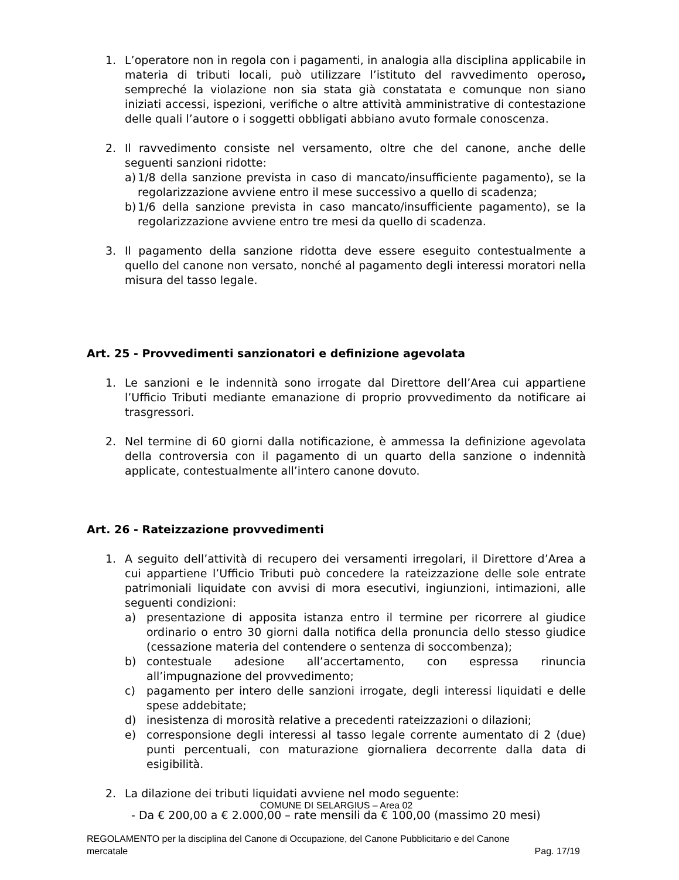1. L’operatore non in regola con i pagamenti, in analogia alla disciplina applicabile in materia di tributi locali, può utilizzare l’istituto del ravvedimento operoso, sempreché la violazione non sia stata già constatata e comunque non siano iniziati accessi, ispezioni, verifiche o altre attività amministrative di contestazione delle quali l’autore o i soggetti obbligati abbiano avuto formale conoscenza.
2. Il ravvedimento consiste nel versamento, oltre che del canone, anche delle seguenti sanzioni ridotte:
a) 1/8 della sanzione prevista in caso di mancato/insufficiente pagamento), se la regolarizzazione avviene entro il mese successivo a quello di scadenza;
b) 1/6 della sanzione prevista in caso mancato/insufficiente pagamento), se la regolarizzazione avviene entro tre mesi da quello di scadenza.
3. Il pagamento della sanzione ridotta deve essere eseguito contestualmente a quello del canone non versato, nonché al pagamento degli interessi moratori nella misura del tasso legale.
Art. 25 - Provvedimenti sanzionatori e definizione agevolata
1. Le sanzioni e le indennità sono irrogate dal Direttore dell’Area cui appartiene l’Ufficio Tributi mediante emanazione di proprio provvedimento da notificare ai trasgressori.
2. Nel termine di 60 giorni dalla notificazione, è ammessa la definizione agevolata della controversia con il pagamento di un quarto della sanzione o indennità applicate, contestualmente all’intero canone dovuto.
Art. 26 - Rateizzazione provvedimenti
1. A seguito dell’attività di recupero dei versamenti irregolari, il Direttore d’Area a cui appartiene l’Ufficio Tributi può concedere la rateizzazione delle sole entrate patrimoniali liquidate con avvisi di mora esecutivi, ingiunzioni, intimazioni, alle seguenti condizioni:
a) presentazione di apposita istanza entro il termine per ricorrere al giudice ordinario o entro 30 giorni dalla notifica della pronuncia dello stesso giudice (cessazione materia del contendere o sentenza di soccombenza);
b) contestuale adesione all’accertamento, con espressa rinuncia all’impugnazione del provvedimento;
c) pagamento per intero delle sanzioni irrogate, degli interessi liquidati e delle spese addebitate;
d) inesistenza di morosità relative a precedenti rateizzazioni o dilazioni;
e) corresponsione degli interessi al tasso legale corrente aumentato di 2 (due) punti percentuali, con maturazione giornaliera decorrente dalla data di esigibilità.
2. La dilazione dei tributi liquidati avviene nel modo seguente:
- Da € 200,00 a € 2.000,00 – rate mensili da € 100,00 (massimo 20 mesi)
COMUNE DI SELARGIUS – Area 02
REGOLAMENTO per la disciplina del Canone di Occupazione, del Canone Pubblicitario e del Canone
mercatale Pag. 17/19